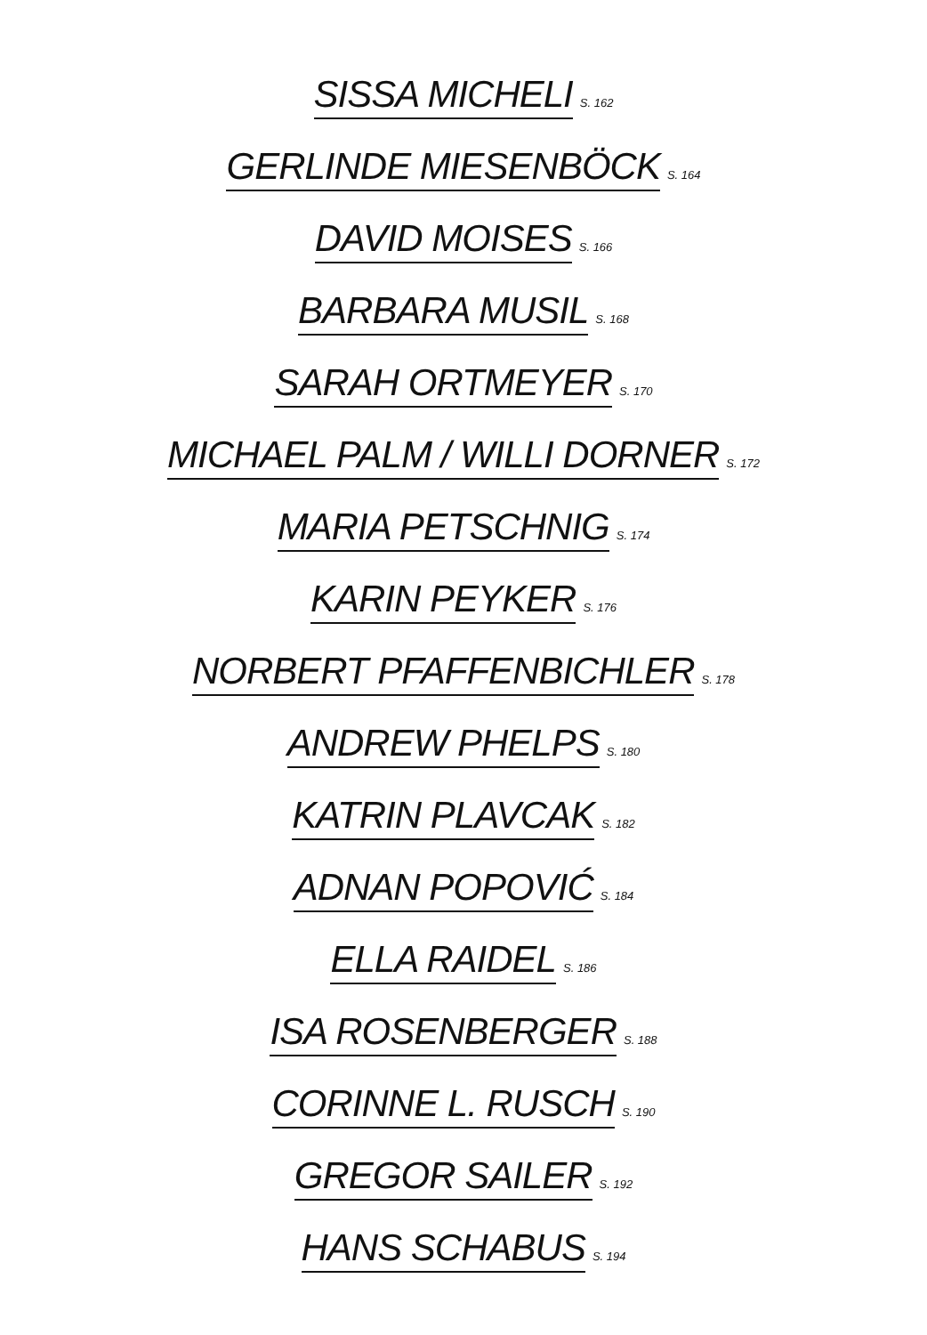SISSA MICHELI S. 162
GERLINDE MIESENBÖCK S. 164
DAVID MOISES S. 166
BARBARA MUSIL S. 168
SARAH ORTMEYER S. 170
MICHAEL PALM / WILLI DORNER S. 172
MARIA PETSCHNIG S. 174
KARIN PEYKER S. 176
NORBERT PFAFFENBICHLER S. 178
ANDREW PHELPS S. 180
KATRIN PLAVCAK S. 182
ADNAN POPOVIĆ S. 184
ELLA RAIDEL S. 186
ISA ROSENBERGER S. 188
CORINNE L. RUSCH S. 190
GREGOR SAILER S. 192
HANS SCHABUS S. 194